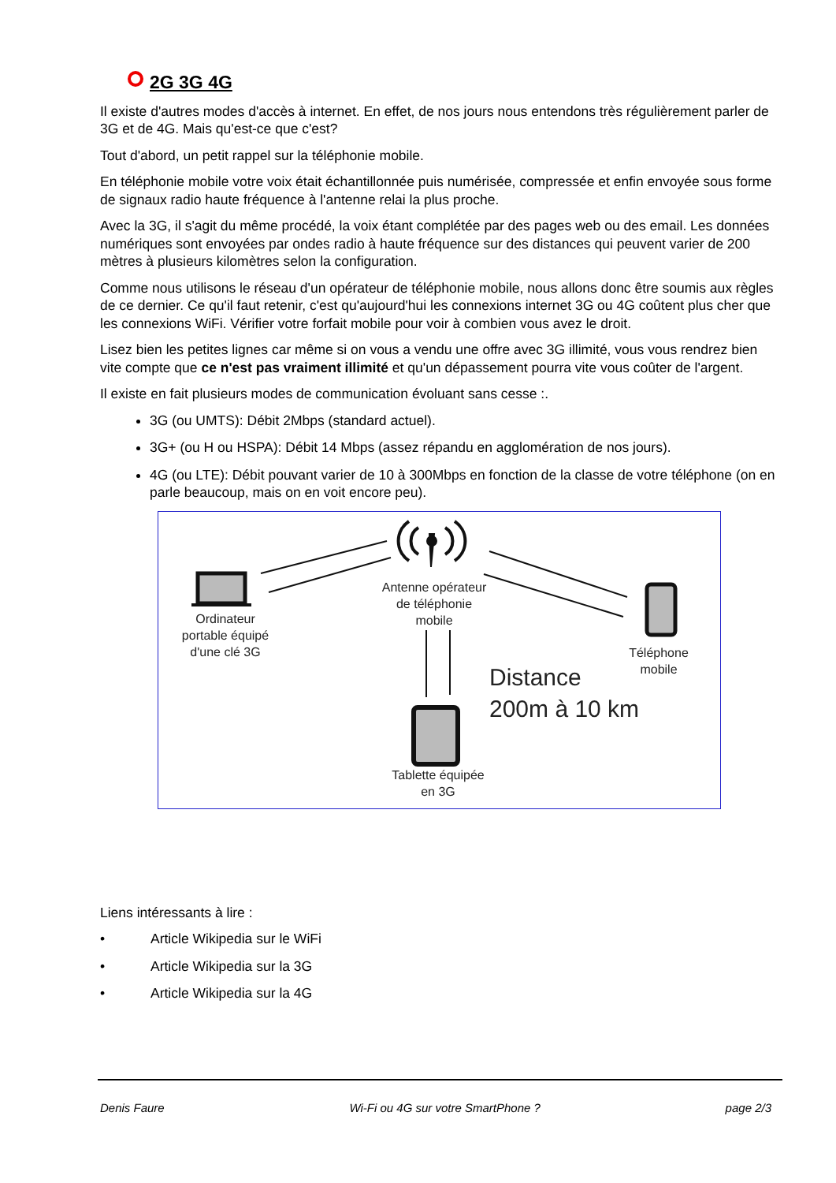2G 3G 4G
Il existe d'autres modes d'accès à internet. En effet, de nos jours nous entendons très régulièrement parler de 3G et de 4G. Mais qu'est-ce que c'est?
Tout d'abord, un petit rappel sur la téléphonie mobile.
En téléphonie mobile votre voix était échantillonnée puis numérisée, compressée et enfin envoyée sous forme de signaux radio haute fréquence à l'antenne relai la plus proche.
Avec la 3G, il s'agit du même procédé, la voix étant complétée par des pages web ou des email. Les données numériques sont envoyées par ondes radio à haute fréquence sur des distances qui peuvent varier de 200 mètres à plusieurs kilomètres selon la configuration.
Comme nous utilisons le réseau d'un opérateur de téléphonie mobile, nous allons donc être soumis aux règles de ce dernier. Ce qu'il faut retenir, c'est qu'aujourd'hui les connexions internet 3G ou 4G coûtent plus cher que les connexions WiFi. Vérifier votre forfait mobile pour voir à combien vous avez le droit.
Lisez bien les petites lignes car même si on vous a vendu une offre avec 3G illimité, vous vous rendrez bien vite compte que ce n'est pas vraiment illimité et qu'un dépassement pourra vite vous coûter de l'argent.
Il existe en fait plusieurs modes de communication évoluant sans cesse :.
3G (ou UMTS): Débit 2Mbps (standard actuel).
3G+ (ou H ou HSPA): Débit 14 Mbps (assez répandu en agglomération de nos jours).
4G (ou LTE): Débit pouvant varier de 10 à 300Mbps en fonction de la classe de votre téléphone (on en parle beaucoup, mais on en voit encore peu).
Antenne opérateur de téléphonie mobile
Ordinateur portable équipé d'une clé 3G
Téléphone mobile
Tablette équipée en 3G
Distance
200m à 10 km
Liens intéressants à lire :
• Article Wikipedia sur le WiFi
• Article Wikipedia sur la 3G
• Article Wikipedia sur la 4G
Denis Faure Wi-Fi ou 4G sur votre SmartPhone ? page 2/3